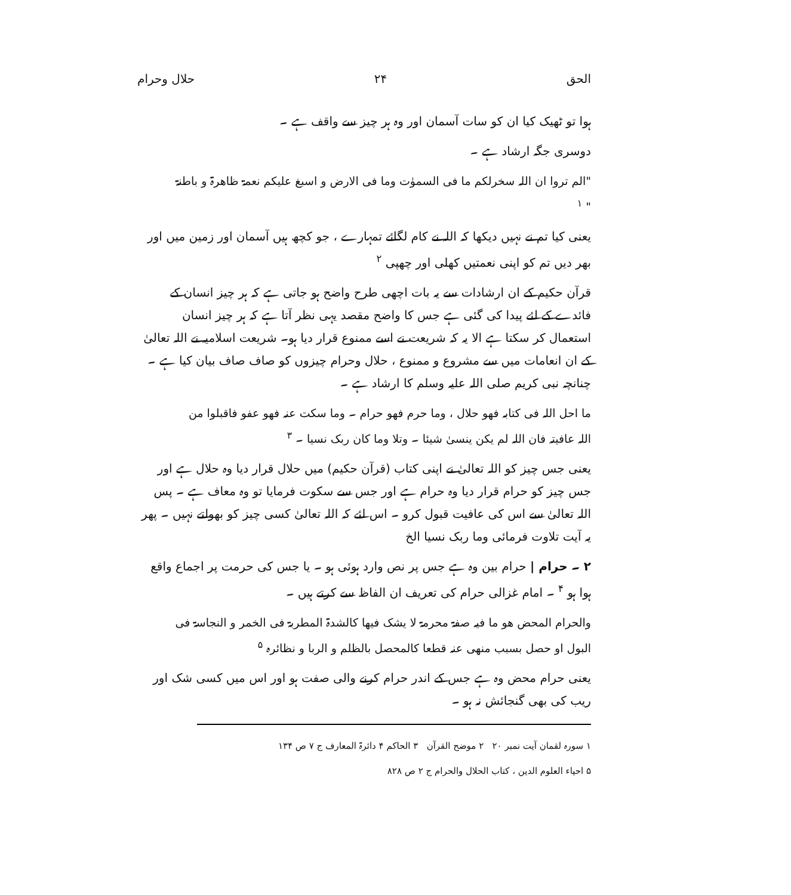الحق ۲۴ حلال وحرام
ہوا تو ٹھیک کیا ان کو سات آسمان اور وہ ہر چیز سے واقف ہے ۔
دوسری جگہ ارشاد ہے ۔
"الم تروا ان اللہ سخرلکم ما فی السموٰت وما فی الارض و اسبغ علیکم نعمۃ ظاھرۃ و باطنۃ " <sup>۱</sup>
یعنی کیا تم نے نہیں دیکھا کہ اللہ نے کام لگائے تمہارے ، جو کچھ ہیں آسمان اور زمین میں اور بھر دیں تم کو اپنی نعمتیں کھلی اور چھپی <sup>۲</sup>
قرآن حکیم کے ان ارشادات سے یہ بات اچھی طرح واضح ہو جاتی ہے کہ ہر چیز انسان کے فائدے کے لئے پیدا کی گئی ہے جس کا واضح مقصد یہی نظر آتا ہے کہ ہر چیز انسان استعمال کر سکتا ہے الا یہ کہ شریعت نے اسے ممنوع قرار دیا ہو۔ شریعت اسلامیہ نے اللہ تعالیٰ کے ان انعامات میں سے مشروع و ممنوع ، حلال وحرام چیزوں کو صاف صاف بیان کیا ہے ۔ چنانچہ نبی کریم صلی اللہ علیہ وسلم کا ارشاد ہے ۔
ما احل اللہ فی کتابہ فھو حلال ، وما حرم فھو حرام ۔ وما سکت عنہ فھو عفو فاقبلوا من اللہ عافیتہ فان اللہ لم یکن ینسیٰ شیئا ۔ وتلا وما کان ربک نسیا ۔ <sup>۳</sup>
یعنی جس چیز کو اللہ تعالیٰ نے اپنی کتاب (قرآن حکیم) میں حلال قرار دیا وہ حلال ہے اور جس چیز کو حرام قرار دیا وہ حرام ہے اور جس سے سکوت فرمایا تو وہ معاف ہے ۔ پس اللہ تعالیٰ سے اس کی عافیت قبول کرو ۔ اس لئے کہ اللہ تعالیٰ کسی چیز کو بھولتے نہیں ۔ پھر یہ آیت تلاوت فرمائی وما ربک نسیا الخ
۲ ۔ حرام | حرام بین وہ ہے جس پر نص وارد ہوئی ہو ۔ یا جس کی حرمت پر اجماع واقع ہوا ہو <sup>۴</sup> ۔ امام غزالی حرام کی تعریف ان الفاظ سے کرتے ہیں ۔
والحرام المحض ھو ما فیہ صفۃ محرمۃ لا یشک فیھا کالشدۃ المطربۃ فی الخمر و النجاسۃ فی البول او حصل بسبب منھی عنہ قطعا کالمحصل بالظلم و الربا و نظائرہ <sup>۵</sup>
یعنی حرام محض وہ ہے جس کے اندر حرام کرنے والی صفت ہو اور اس میں کسی شک اور ریب کی بھی گنجائش نہ ہو ۔
۱ سورہ لقمان آیت نمبر ۲۰ ۲ موضح القرآن ۳ الحاکم ۴ دائرۃ المعارف ج ۷ ص ۱۳۴
۵ احیاء العلوم الدین ، کتاب الحلال والحرام ج ۲ ص ۸۲۸